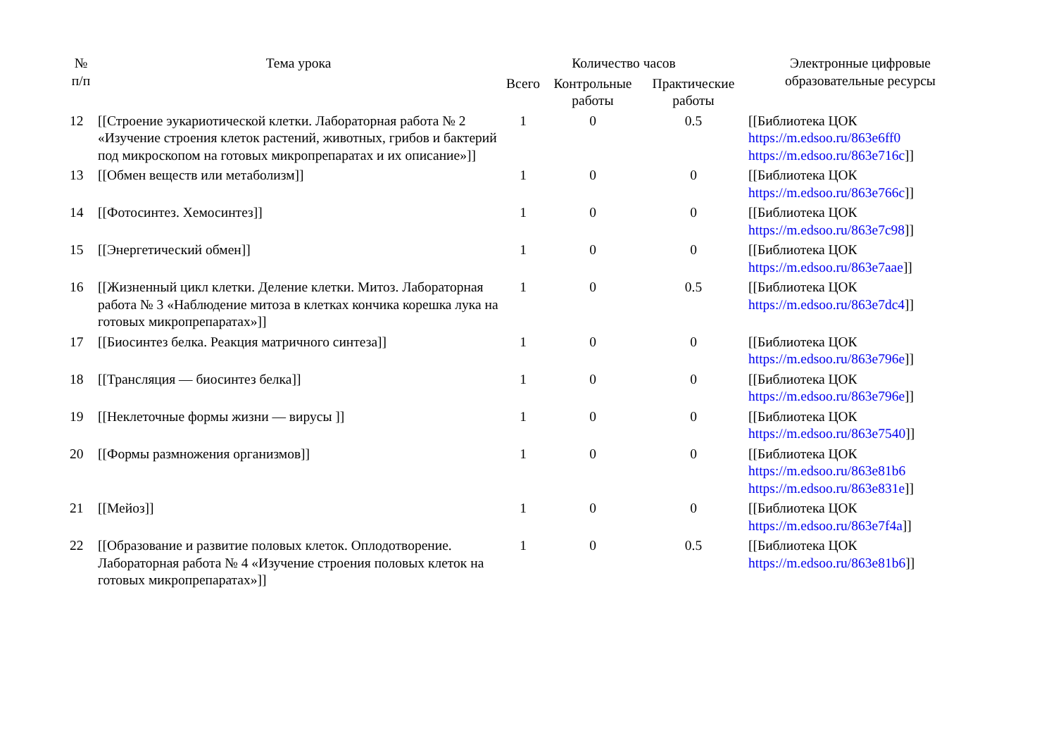| № п/п | Тема урока | Количество часов | | | Электронные цифровые образовательные ресурсы |
| --- | --- | --- | --- | --- | --- |
| | | Всего | Контрольные работы | Практические работы | |
| 12 | [[Строение эукариотической клетки. Лабораторная работа № 2 «Изучение строения клеток растений, животных, грибов и бактерий под микроскопом на готовых микропрепаратах и их описание»]] | 1 | 0 | 0.5 | [[Библиотека ЦОК https://m.edsoo.ru/863e6ff0 https://m.edsoo.ru/863e716c ]] |
| 13 | [[Обмен веществ или метаболизм]] | 1 | 0 | 0 | [[Библиотека ЦОК https://m.edsoo.ru/863e766c ]] |
| 14 | [[Фотосинтез. Хемосинтез]] | 1 | 0 | 0 | [[Библиотека ЦОК https://m.edsoo.ru/863e7c98 ]] |
| 15 | [[Энергетический обмен]] | 1 | 0 | 0 | [[Библиотека ЦОК https://m.edsoo.ru/863e7aae ]] |
| 16 | [[Жизненный цикл клетки. Деление клетки. Митоз. Лабораторная работа № 3 «Наблюдение митоза в клетках кончика корешка лука на готовых микропрепаратах»]] | 1 | 0 | 0.5 | [[Библиотека ЦОК https://m.edsoo.ru/863e7dc4 ]] |
| 17 | [[Биосинтез белка. Реакция матричного синтеза]] | 1 | 0 | 0 | [[Библиотека ЦОК https://m.edsoo.ru/863e796e ]] |
| 18 | [[Трансляция — биосинтез белка]] | 1 | 0 | 0 | [[Библиотека ЦОК https://m.edsoo.ru/863e796e ]] |
| 19 | [[Неклеточные формы жизни — вирусы ]] | 1 | 0 | 0 | [[Библиотека ЦОК https://m.edsoo.ru/863e7540 ]] |
| 20 | [[Формы размножения организмов]] | 1 | 0 | 0 | [[Библиотека ЦОК https://m.edsoo.ru/863e81b6 https://m.edsoo.ru/863e831e ]] |
| 21 | [[Мейоз]] | 1 | 0 | 0 | [[Библиотека ЦОК https://m.edsoo.ru/863e7f4a ]] |
| 22 | [[Образование и развитие половых клеток. Оплодотворение. Лабораторная работа № 4 «Изучение строения половых клеток на готовых микропрепаратах»]] | 1 | 0 | 0.5 | [[Библиотека ЦОК https://m.edsoo.ru/863e81b6 ]] |